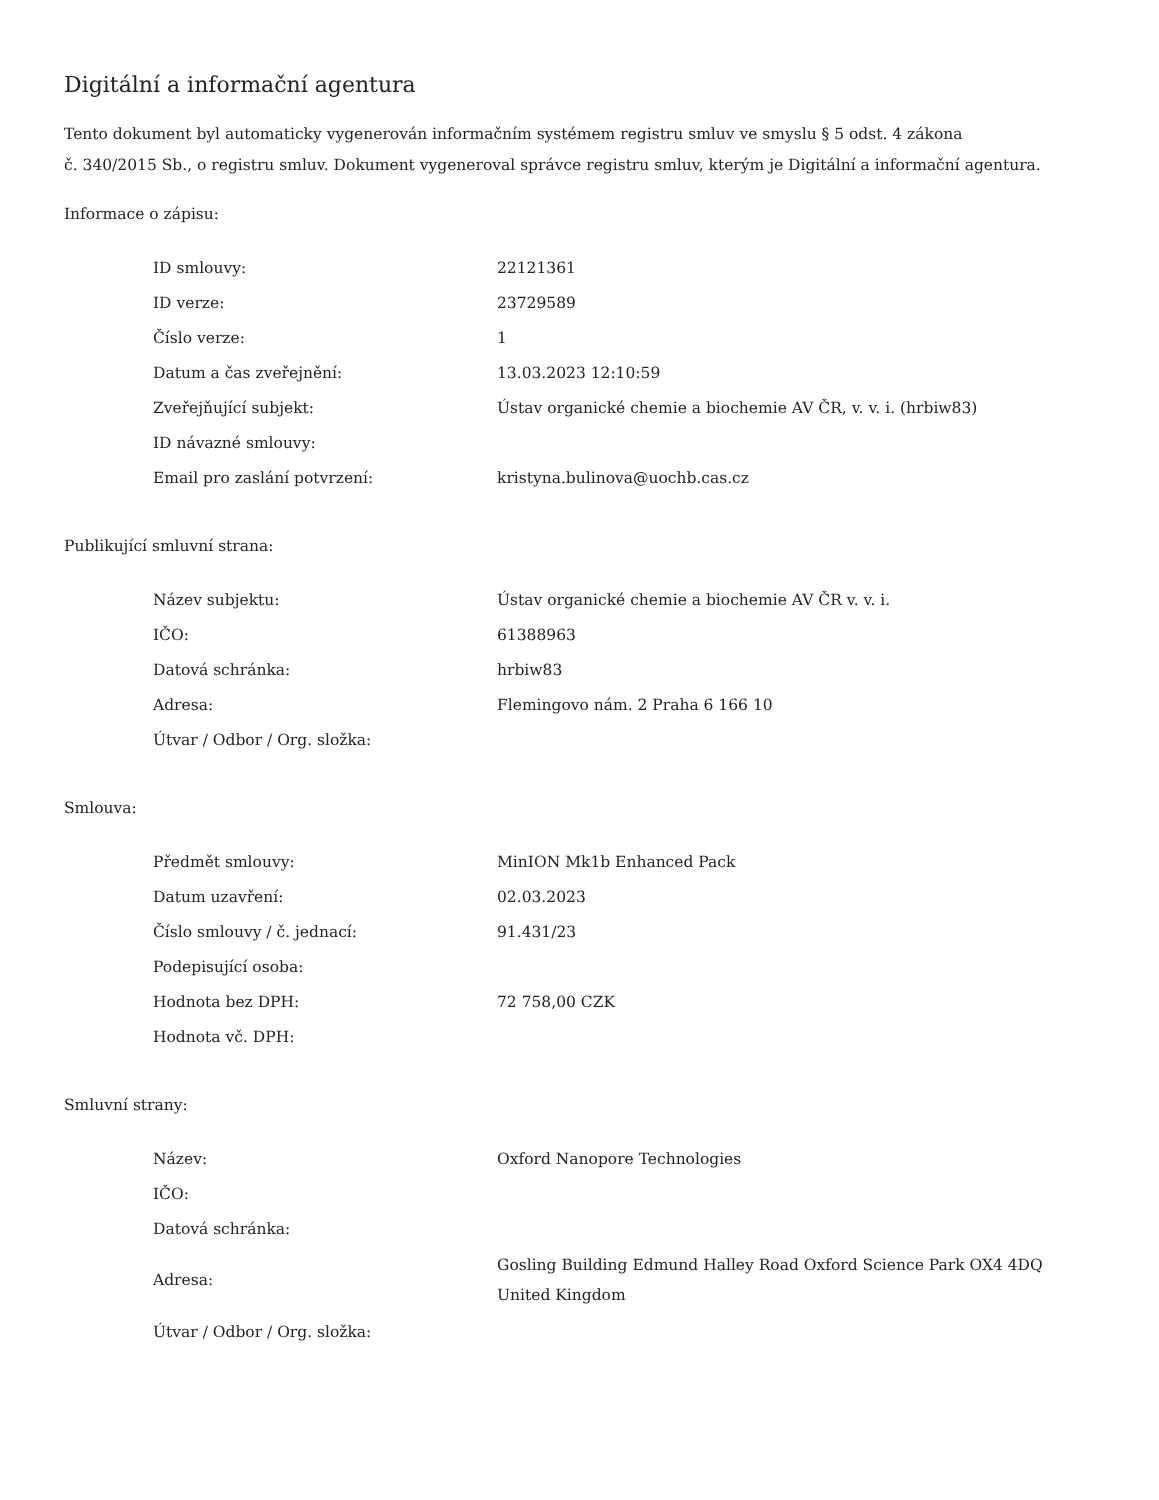Digitální a informační agentura
Tento dokument byl automaticky vygenerován informačním systémem registru smluv ve smyslu § 5 odst. 4 zákona
č. 340/2015 Sb., o registru smluv. Dokument vygeneroval správce registru smluv, kterým je Digitální a informační agentura.
Informace o zápisu:
| ID smlouvy: | 22121361 |
| ID verze: | 23729589 |
| Číslo verze: | 1 |
| Datum a čas zveřejnění: | 13.03.2023 12:10:59 |
| Zveřejňující subjekt: | Ústav organické chemie a biochemie AV ČR, v. v. i. (hrbiw83) |
| ID návazné smlouvy: | |
| Email pro zaslání potvrzení: | kristyna.bulinova@uochb.cas.cz |
Publikující smluvní strana:
| Název subjektu: | Ústav organické chemie a biochemie AV ČR v. v. i. |
| IČO: | 61388963 |
| Datová schránka: | hrbiw83 |
| Adresa: | Flemingovo nám. 2 Praha 6 166 10 |
| Útvar / Odbor / Org. složka: | |
Smlouva:
| Předmět smlouvy: | MinION Mk1b Enhanced Pack |
| Datum uzavření: | 02.03.2023 |
| Číslo smlouvy / č. jednací: | 91.431/23 |
| Podepisující osoba: | |
| Hodnota bez DPH: | 72 758,00 CZK |
| Hodnota vč. DPH: | |
Smluvní strany:
| Název: | Oxford Nanopore Technologies |
| IČO: | |
| Datová schránka: | |
| Adresa: | Gosling Building Edmund Halley Road Oxford Science Park OX4 4DQ United Kingdom |
| Útvar / Odbor / Org. složka: | |